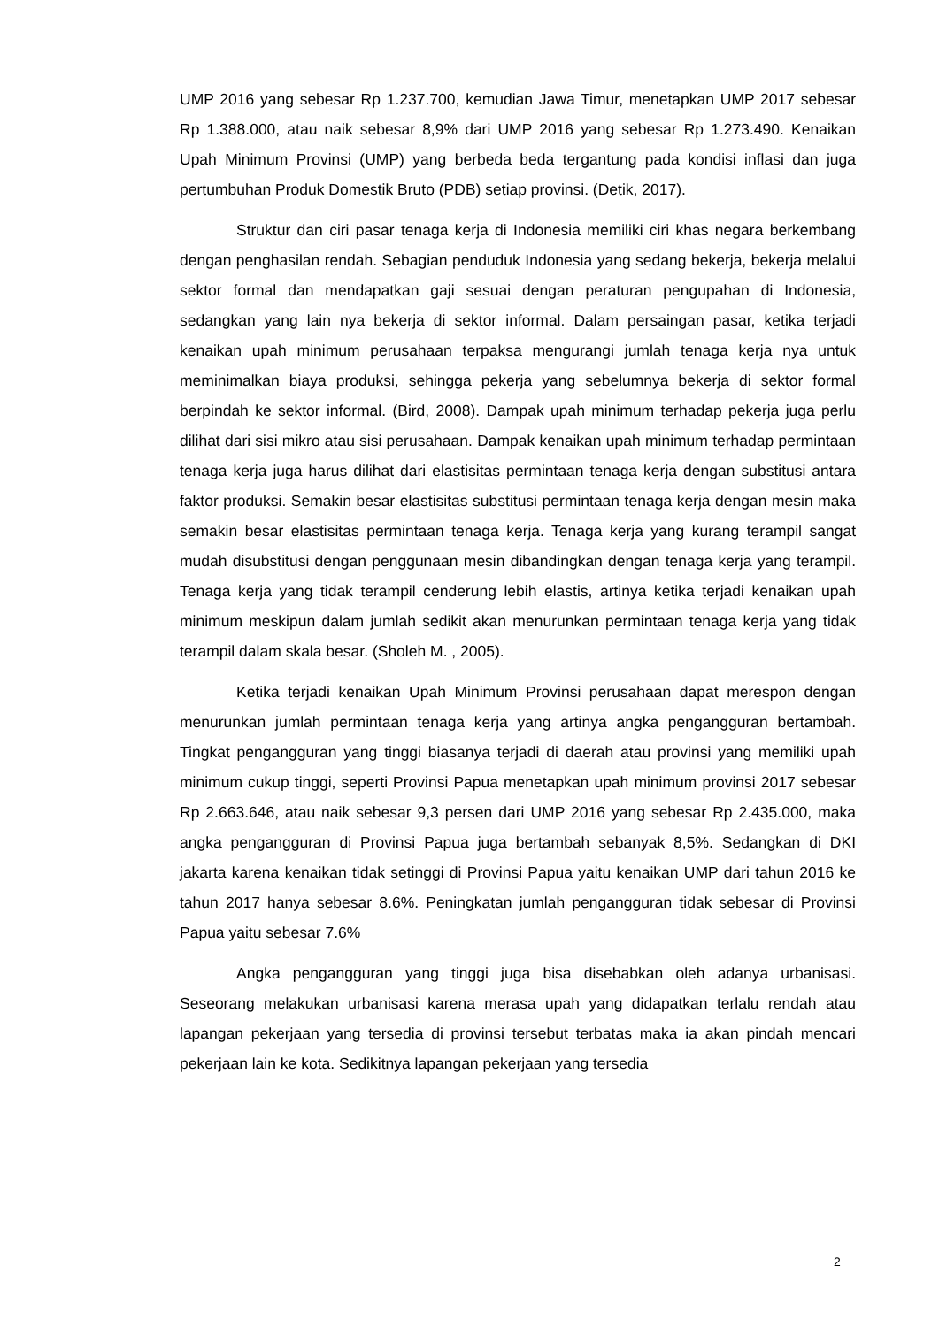UMP 2016 yang sebesar Rp 1.237.700, kemudian Jawa Timur, menetapkan UMP 2017 sebesar Rp 1.388.000, atau naik sebesar 8,9% dari UMP 2016 yang sebesar Rp 1.273.490. Kenaikan Upah Minimum Provinsi (UMP) yang berbeda beda tergantung pada kondisi inflasi dan juga pertumbuhan Produk Domestik Bruto (PDB) setiap provinsi. (Detik, 2017).
Struktur dan ciri pasar tenaga kerja di Indonesia memiliki ciri khas negara berkembang dengan penghasilan rendah. Sebagian penduduk Indonesia yang sedang bekerja, bekerja melalui sektor formal dan mendapatkan gaji sesuai dengan peraturan pengupahan di Indonesia, sedangkan yang lain nya bekerja di sektor informal. Dalam persaingan pasar, ketika terjadi kenaikan upah minimum perusahaan terpaksa mengurangi jumlah tenaga kerja nya untuk meminimalkan biaya produksi, sehingga pekerja yang sebelumnya bekerja di sektor formal berpindah ke sektor informal. (Bird, 2008). Dampak upah minimum terhadap pekerja juga perlu dilihat dari sisi mikro atau sisi perusahaan. Dampak kenaikan upah minimum terhadap permintaan tenaga kerja juga harus dilihat dari elastisitas permintaan tenaga kerja dengan substitusi antara faktor produksi. Semakin besar elastisitas substitusi permintaan tenaga kerja dengan mesin maka semakin besar elastisitas permintaan tenaga kerja. Tenaga kerja yang kurang terampil sangat mudah disubstitusi dengan penggunaan mesin dibandingkan dengan tenaga kerja yang terampil. Tenaga kerja yang tidak terampil cenderung lebih elastis, artinya ketika terjadi kenaikan upah minimum meskipun dalam jumlah sedikit akan menurunkan permintaan tenaga kerja yang tidak terampil dalam skala besar. (Sholeh M. , 2005).
Ketika terjadi kenaikan Upah Minimum Provinsi perusahaan dapat merespon dengan menurunkan jumlah permintaan tenaga kerja yang artinya angka pengangguran bertambah. Tingkat pengangguran yang tinggi biasanya terjadi di daerah atau provinsi yang memiliki upah minimum cukup tinggi, seperti Provinsi Papua menetapkan upah minimum provinsi 2017 sebesar Rp 2.663.646, atau naik sebesar 9,3 persen dari UMP 2016 yang sebesar Rp 2.435.000, maka angka pengangguran di Provinsi Papua juga bertambah sebanyak 8,5%. Sedangkan di DKI jakarta karena kenaikan tidak setinggi di Provinsi Papua yaitu kenaikan UMP dari tahun 2016 ke tahun 2017 hanya sebesar 8.6%. Peningkatan jumlah pengangguran tidak sebesar di Provinsi Papua yaitu sebesar 7.6%
Angka pengangguran yang tinggi juga bisa disebabkan oleh adanya urbanisasi. Seseorang melakukan urbanisasi karena merasa upah yang didapatkan terlalu rendah atau lapangan pekerjaan yang tersedia di provinsi tersebut terbatas maka ia akan pindah mencari pekerjaan lain ke kota. Sedikitnya lapangan pekerjaan yang tersedia
2